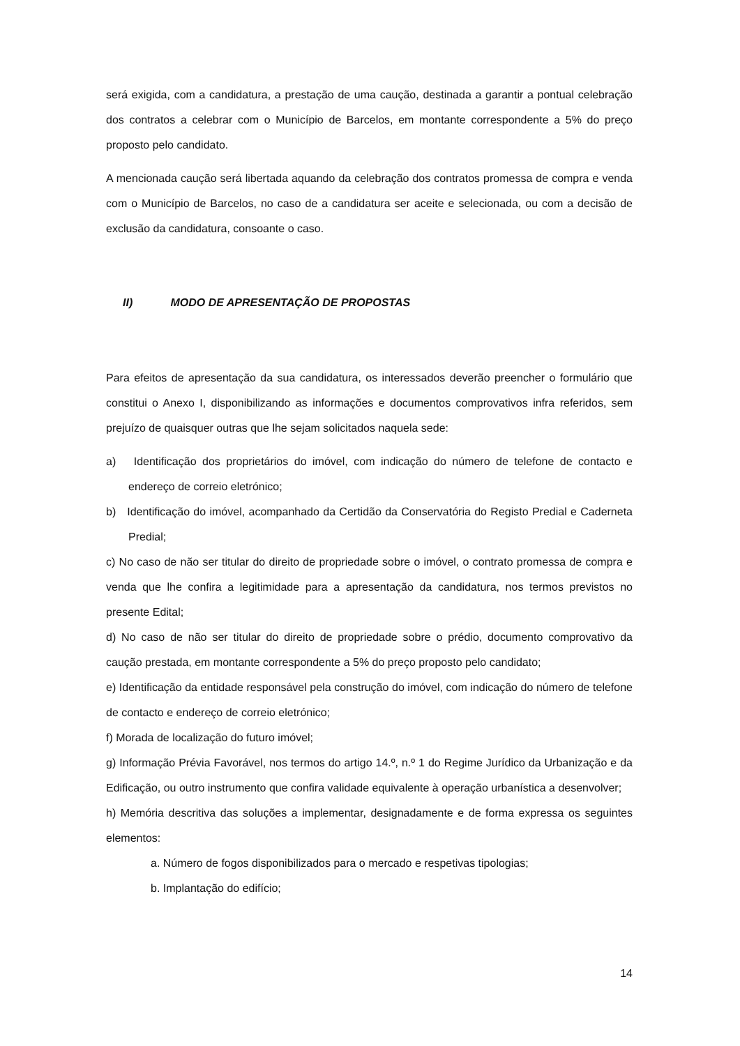será exigida, com a candidatura, a prestação de uma caução, destinada a garantir a pontual celebração dos contratos a celebrar com o Município de Barcelos, em montante correspondente a 5% do preço proposto pelo candidato.
A mencionada caução será libertada aquando da celebração dos contratos promessa de compra e venda com o Município de Barcelos, no caso de a candidatura ser aceite e selecionada, ou com a decisão de exclusão da candidatura, consoante o caso.
II) MODO DE APRESENTAÇÃO DE PROPOSTAS
Para efeitos de apresentação da sua candidatura, os interessados deverão preencher o formulário que constitui o Anexo I, disponibilizando as informações e documentos comprovativos infra referidos, sem prejuízo de quaisquer outras que lhe sejam solicitados naquela sede:
a) Identificação dos proprietários do imóvel, com indicação do número de telefone de contacto e endereço de correio eletrónico;
b) Identificação do imóvel, acompanhado da Certidão da Conservatória do Registo Predial e Caderneta Predial;
c) No caso de não ser titular do direito de propriedade sobre o imóvel, o contrato promessa de compra e venda que lhe confira a legitimidade para a apresentação da candidatura, nos termos previstos no presente Edital;
d) No caso de não ser titular do direito de propriedade sobre o prédio, documento comprovativo da caução prestada, em montante correspondente a 5% do preço proposto pelo candidato;
e) Identificação da entidade responsável pela construção do imóvel, com indicação do número de telefone de contacto e endereço de correio eletrónico;
f) Morada de localização do futuro imóvel;
g) Informação Prévia Favorável, nos termos do artigo 14.º, n.º 1 do Regime Jurídico da Urbanização e da Edificação, ou outro instrumento que confira validade equivalente à operação urbanística a desenvolver;
h) Memória descritiva das soluções a implementar, designadamente e de forma expressa os seguintes elementos:
a. Número de fogos disponibilizados para o mercado e respetivas tipologias;
b. Implantação do edifício;
14